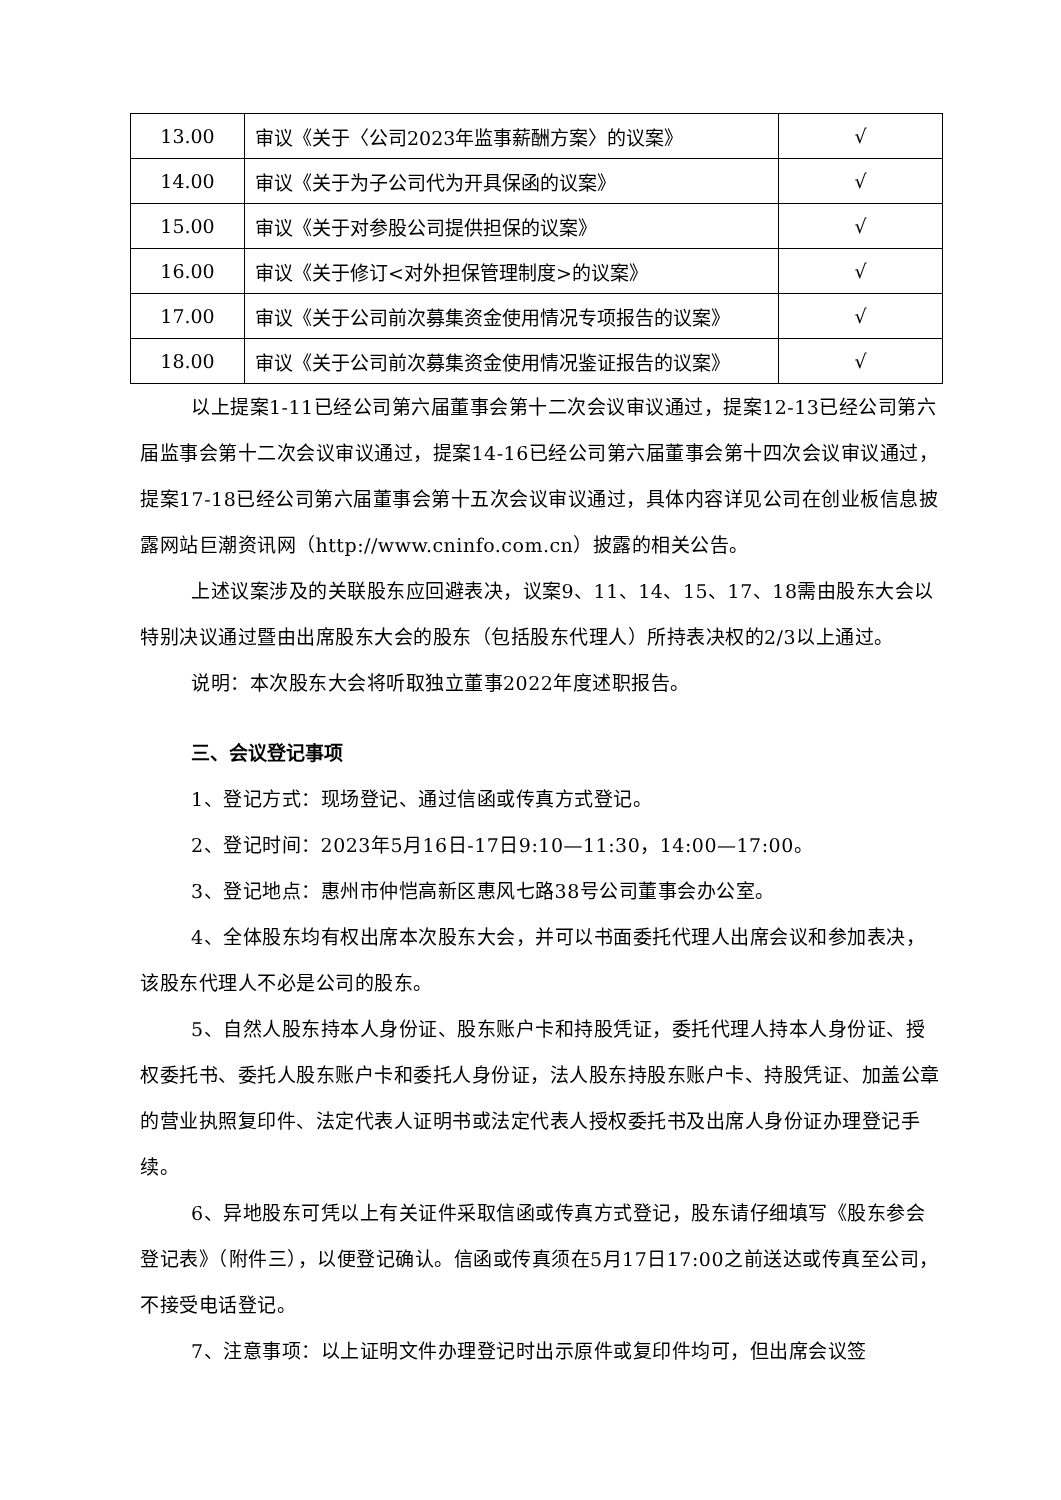| 13.00 | 审议《关于〈公司2023年监事薪酬方案〉的议案》 | √ |
| 14.00 | 审议《关于为子公司代为开具保函的议案》 | √ |
| 15.00 | 审议《关于对参股公司提供担保的议案》 | √ |
| 16.00 | 审议《关于修订<对外担保管理制度>的议案》 | √ |
| 17.00 | 审议《关于公司前次募集资金使用情况专项报告的议案》 | √ |
| 18.00 | 审议《关于公司前次募集资金使用情况鉴证报告的议案》 | √ |
以上提案1-11已经公司第六届董事会第十二次会议审议通过，提案12-13已经公司第六届监事会第十二次会议审议通过，提案14-16已经公司第六届董事会第十四次会议审议通过，提案17-18已经公司第六届董事会第十五次会议审议通过，具体内容详见公司在创业板信息披露网站巨潮资讯网（http://www.cninfo.com.cn）披露的相关公告。
上述议案涉及的关联股东应回避表决，议案9、11、14、15、17、18需由股东大会以特别决议通过暨由出席股东大会的股东（包括股东代理人）所持表决权的2/3以上通过。
说明：本次股东大会将听取独立董事2022年度述职报告。
三、会议登记事项
1、登记方式：现场登记、通过信函或传真方式登记。
2、登记时间：2023年5月16日-17日9:10—11:30，14:00—17:00。
3、登记地点：惠州市仲恺高新区惠风七路38号公司董事会办公室。
4、全体股东均有权出席本次股东大会，并可以书面委托代理人出席会议和参加表决，该股东代理人不必是公司的股东。
5、自然人股东持本人身份证、股东账户卡和持股凭证，委托代理人持本人身份证、授权委托书、委托人股东账户卡和委托人身份证，法人股东持股东账户卡、持股凭证、加盖公章的营业执照复印件、法定代表人证明书或法定代表人授权委托书及出席人身份证办理登记手续。
6、异地股东可凭以上有关证件采取信函或传真方式登记，股东请仔细填写《股东参会登记表》（附件三），以便登记确认。信函或传真须在5月17日17:00之前送达或传真至公司，不接受电话登记。
7、注意事项：以上证明文件办理登记时出示原件或复印件均可，但出席会议签